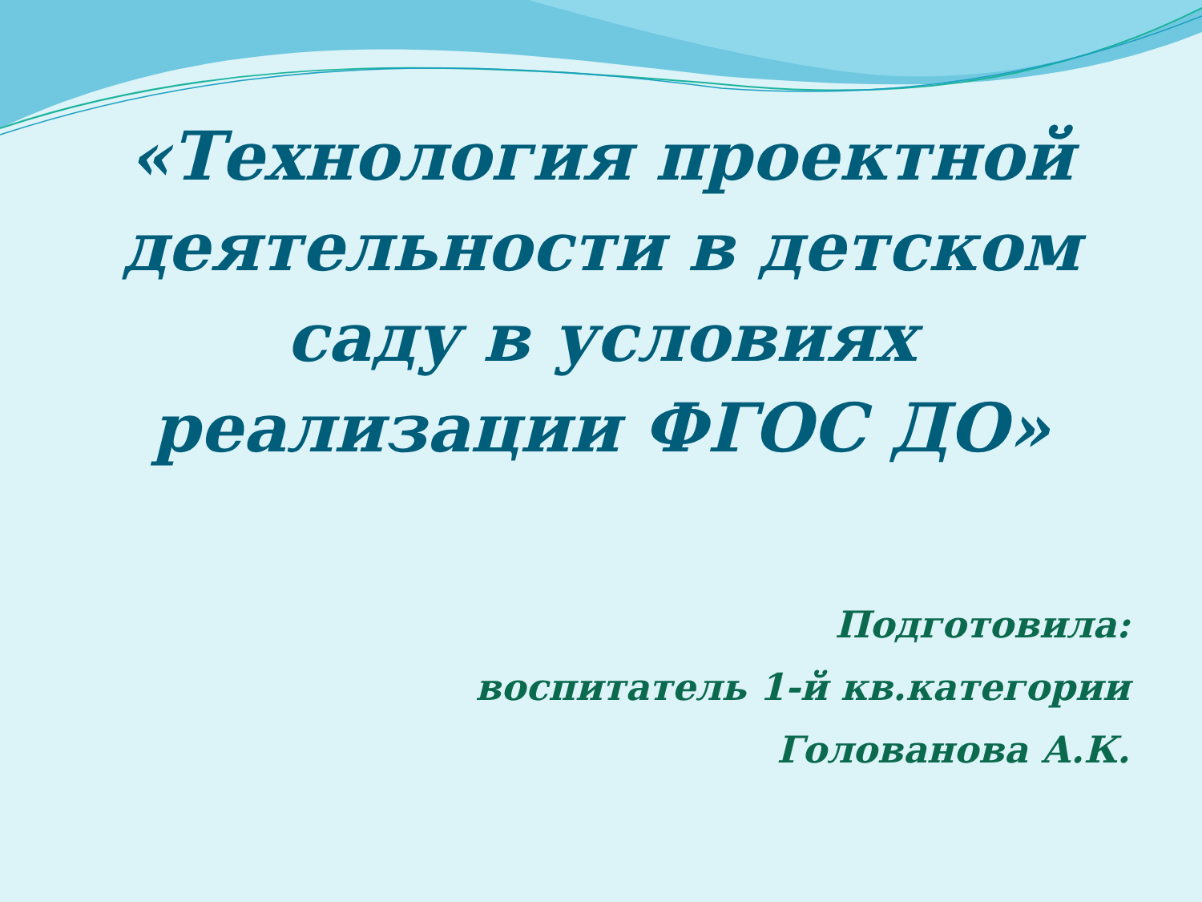«Технология проектной
деятельности в детском
саду в условиях
реализации ФГОС ДО»
Подготовила:
воспитатель 1-й кв.категории
Голованова А.К.